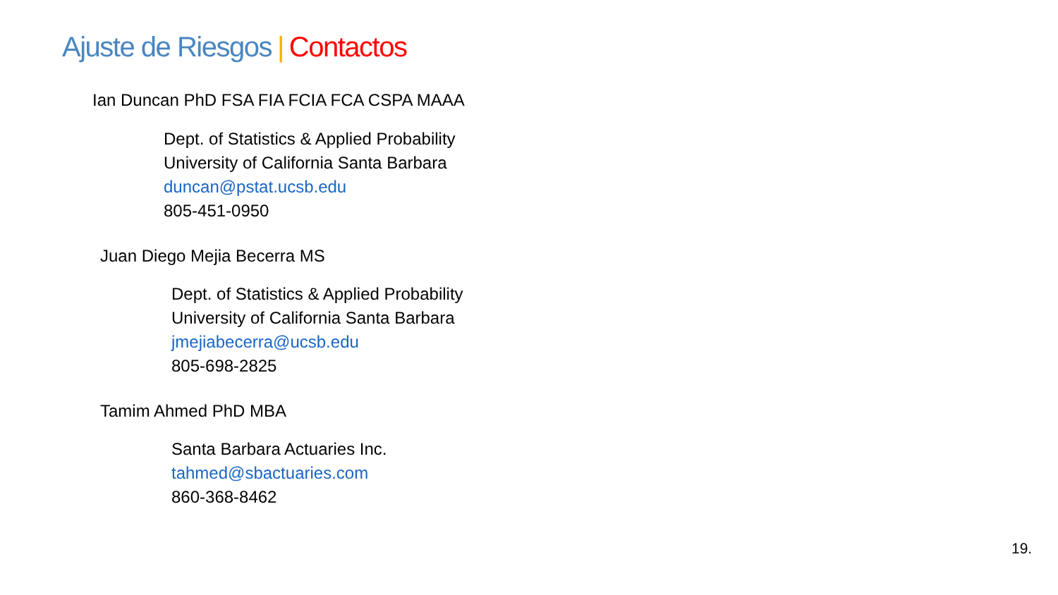Ajuste de Riesgos | Contactos
Ian Duncan PhD FSA FIA FCIA FCA CSPA MAAA
Dept. of Statistics & Applied Probability
University of California Santa Barbara
duncan@pstat.ucsb.edu
805-451-0950
Juan Diego Mejia Becerra MS
Dept. of Statistics & Applied Probability
University of California Santa Barbara
jmejiabecerra@ucsb.edu
805-698-2825
Tamim Ahmed PhD MBA
Santa Barbara Actuaries Inc.
tahmed@sbactuaries.com
860-368-8462
19.